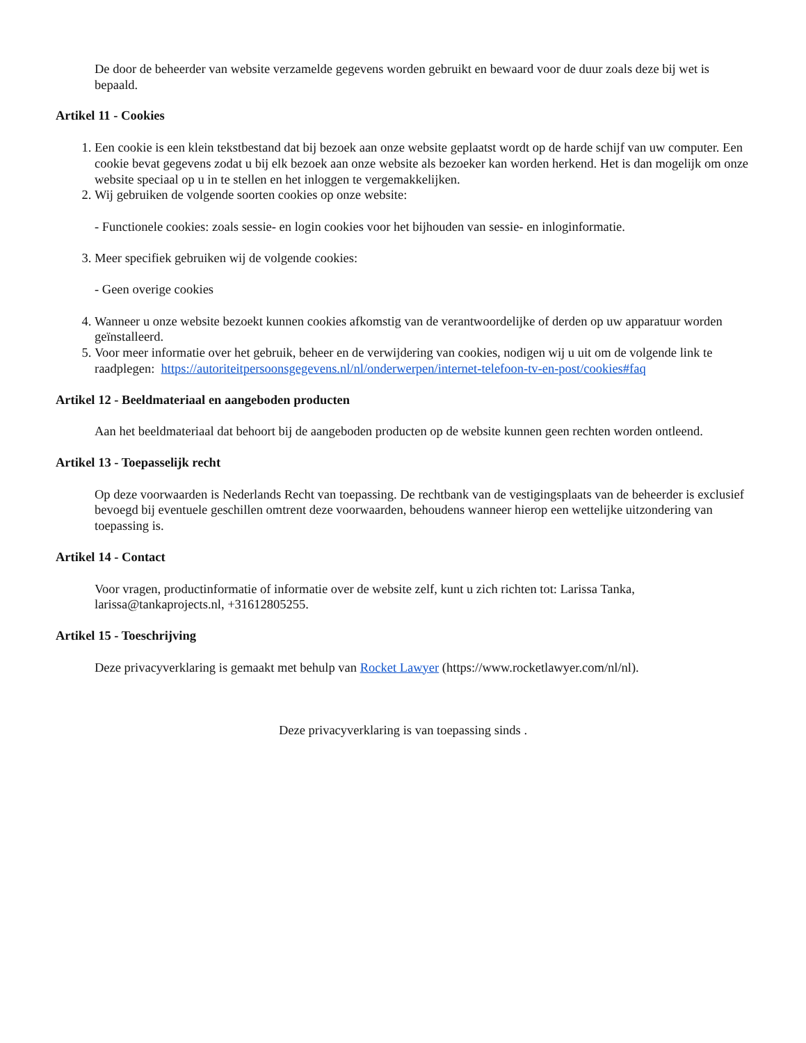De door de beheerder van website verzamelde gegevens worden gebruikt en bewaard voor de duur zoals deze bij wet is bepaald.
Artikel 11 - Cookies
1. Een cookie is een klein tekstbestand dat bij bezoek aan onze website geplaatst wordt op de harde schijf van uw computer. Een cookie bevat gegevens zodat u bij elk bezoek aan onze website als bezoeker kan worden herkend. Het is dan mogelijk om onze website speciaal op u in te stellen en het inloggen te vergemakkelijken.
2. Wij gebruiken de volgende soorten cookies op onze website:
- Functionele cookies: zoals sessie- en login cookies voor het bijhouden van sessie- en inloginformatie.
3. Meer specifiek gebruiken wij de volgende cookies:
- Geen overige cookies
4. Wanneer u onze website bezoekt kunnen cookies afkomstig van de verantwoordelijke of derden op uw apparatuur worden geïnstalleerd.
5. Voor meer informatie over het gebruik, beheer en de verwijdering van cookies, nodigen wij u uit om de volgende link te raadplegen: https://autoriteitpersoonsgegevens.nl/nl/onderwerpen/internet-telefoon-tv-en-post/cookies#faq
Artikel 12 - Beeldmateriaal en aangeboden producten
Aan het beeldmateriaal dat behoort bij de aangeboden producten op de website kunnen geen rechten worden ontleend.
Artikel 13 - Toepasselijk recht
Op deze voorwaarden is Nederlands Recht van toepassing. De rechtbank van de vestigingsplaats van de beheerder is exclusief bevoegd bij eventuele geschillen omtrent deze voorwaarden, behoudens wanneer hierop een wettelijke uitzondering van toepassing is.
Artikel 14 - Contact
Voor vragen, productinformatie of informatie over de website zelf, kunt u zich richten tot: Larissa Tanka, larissa@tankaprojects.nl, +31612805255.
Artikel 15 - Toeschrijving
Deze privacyverklaring is gemaakt met behulp van Rocket Lawyer (https://www.rocketlawyer.com/nl/nl).
Deze privacyverklaring is van toepassing sinds .